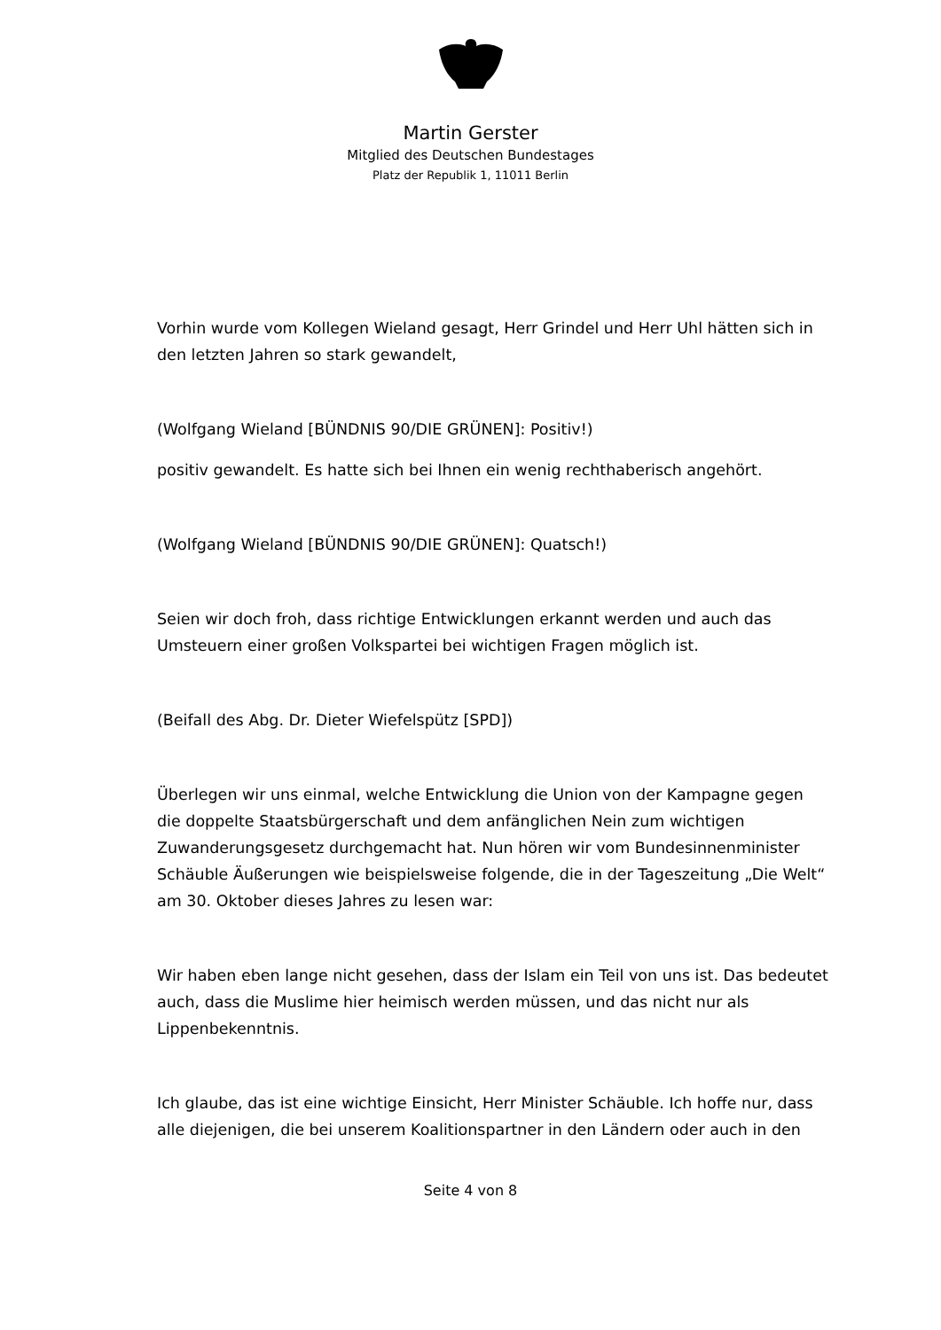Martin Gerster
Mitglied des Deutschen Bundestages
Platz der Republik 1, 11011 Berlin
Vorhin wurde vom Kollegen Wieland gesagt, Herr Grindel und Herr Uhl hätten sich in den letzten Jahren so stark gewandelt,
(Wolfgang Wieland [BÜNDNIS 90/DIE GRÜNEN]: Positiv!)
positiv gewandelt. Es hatte sich bei Ihnen ein wenig rechthaberisch angehört.
(Wolfgang Wieland [BÜNDNIS 90/DIE GRÜNEN]: Quatsch!)
Seien wir doch froh, dass richtige Entwicklungen erkannt werden und auch das Umsteuern einer großen Volkspartei bei wichtigen Fragen möglich ist.
(Beifall des Abg. Dr. Dieter Wiefelspütz [SPD])
Überlegen wir uns einmal, welche Entwicklung die Union von der Kampagne gegen die doppelte Staatsbürgerschaft und dem anfänglichen Nein zum wichtigen Zuwanderungsgesetz durchgemacht hat. Nun hören wir vom Bundesinnenminister Schäuble Äußerungen wie beispielsweise folgende, die in der Tageszeitung „Die Welt“ am 30. Oktober dieses Jahres zu lesen war:
Wir haben eben lange nicht gesehen, dass der Islam ein Teil von uns ist. Das bedeutet auch, dass die Muslime hier heimisch werden müssen, und das nicht nur als Lippenbekenntnis.
Ich glaube, das ist eine wichtige Einsicht, Herr Minister Schäuble. Ich hoffe nur, dass alle diejenigen, die bei unserem Koalitionspartner in den Ländern oder auch in den
Seite 4 von 8